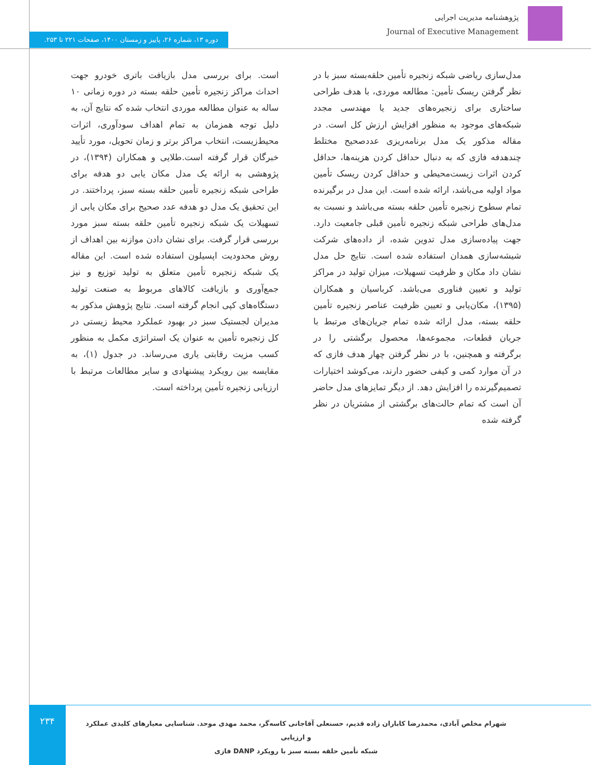پژوهشنامه مدیریت اجرایی
Journal of Executive Management
دوره ۱۳، شماره ۲۶، پاییز و زمستان ۱۴۰۰، صفحات ۲۲۱ تا ۲۵۳.
مدل‌سازی ریاضی شبکه زنجیره تأمین حلقه‌بسته سبز با در نظر گرفتن ریسک تأمین: مطالعه موردی، با هدف طراحی ساختاری برای زنجیره‌های جدید یا مهندسی مجدد شبکه‌های موجود به منظور افزایش ارزش کل است. در مقاله مذکور یک مدل برنامه‌ریزی عددصحیح مختلط چندهدفه فازی که به دنبال حداقل کردن هزینه‌ها، حداقل کردن اثرات زیست‌محیطی و حداقل کردن ریسک تأمین مواد اولیه می‌باشد، ارائه شده است. این مدل در برگیرنده تمام سطوح زنجیره تأمین حلقه بسته می‌باشد و نسبت به مدل‌های طراحی شبکه زنجیره تأمین قبلی جامعیت دارد. جهت پیاده‌سازی مدل تدوین شده، از داده‌های شرکت شیشه‌سازی همدان استفاده شده است. نتایج حل مدل نشان داد مکان و ظرفیت تسهیلات، میزان تولید در مراکز تولید و تعیین فناوری می‌باشد. کرباسیان و همکاران (۱۳۹۵)، مکان‌یابی و تعیین ظرفیت عناصر زنجیره تأمین حلقه بسته، مدل ارائه شده تمام جریان‌های مرتبط با جریان قطعات، مجموعه‌ها، محصول برگشتی را در برگرفته و همچنین، با در نظر گرفتن چهار هدف فازی که در آن موارد کمی و کیفی حضور دارند، می‌کوشد اختیارات تصمیم‌گیرنده را افزایش دهد. از دیگر تمایزهای مدل حاضر آن است که تمام حالت‌های برگشتی از مشتریان در نظر گرفته شده
است. برای بررسی مدل بازیافت باتری خودرو جهت احداث مراکز زنجیره تأمین حلقه بسته در دوره زمانی ۱۰ ساله به عنوان مطالعه موردی انتخاب شده که نتایج آن، به دلیل توجه همزمان به تمام اهداف سودآوری، اثرات محیط‌زیست، انتخاب مراکز برتر و زمان تحویل، مورد تأیید خبرگان قرار گرفته است.طلایی و همکاران (۱۳۹۴)، در پژوهشی به ارائه یک مدل مکان یابی دو هدفه برای طراحی شبکه زنجیره تأمین حلقه بسته سبز، پرداختند. در این تحقیق یک مدل دو هدفه عدد صحیح برای مکان یابی از تسهیلات یک شبکه زنجیره تأمین حلقه بسته سبز مورد بررسی قرار گرفت. برای نشان دادن موازنه بین اهداف از روش محدودیت اپسیلون استفاده شده است. این مقاله یک شبکه زنجیره تأمین متعلق به تولید توزیع و نیز جمع‌آوری و بازیافت کالاهای مربوط به صنعت تولید دستگاه‌های کپی انجام گرفته است. نتایج پژوهش مذکور به مدیران لجستیک سبز در بهبود عملکرد محیط زیستی در کل زنجیره تأمین به عنوان یک استراتژی مکمل به منظور کسب مزیت رقابتی یاری می‌رساند. در جدول (۱)، به مقایسه بین رویکرد پیشنهادی و سایر مطالعات مرتبط با ارزیابی زنجیره تأمین پرداخته است.
۲۳۴
شهرام مخلص آبادی، محمدرضا کاباران زاده قدیم، حسنعلی آقاجانی کاسه‌گر، محمد مهدی موحد. شناسایی معیارهای کلیدی عملکرد و ارزیابی
شبکه تأمین حلقه بسته سبز با رویکرد DANP فازی